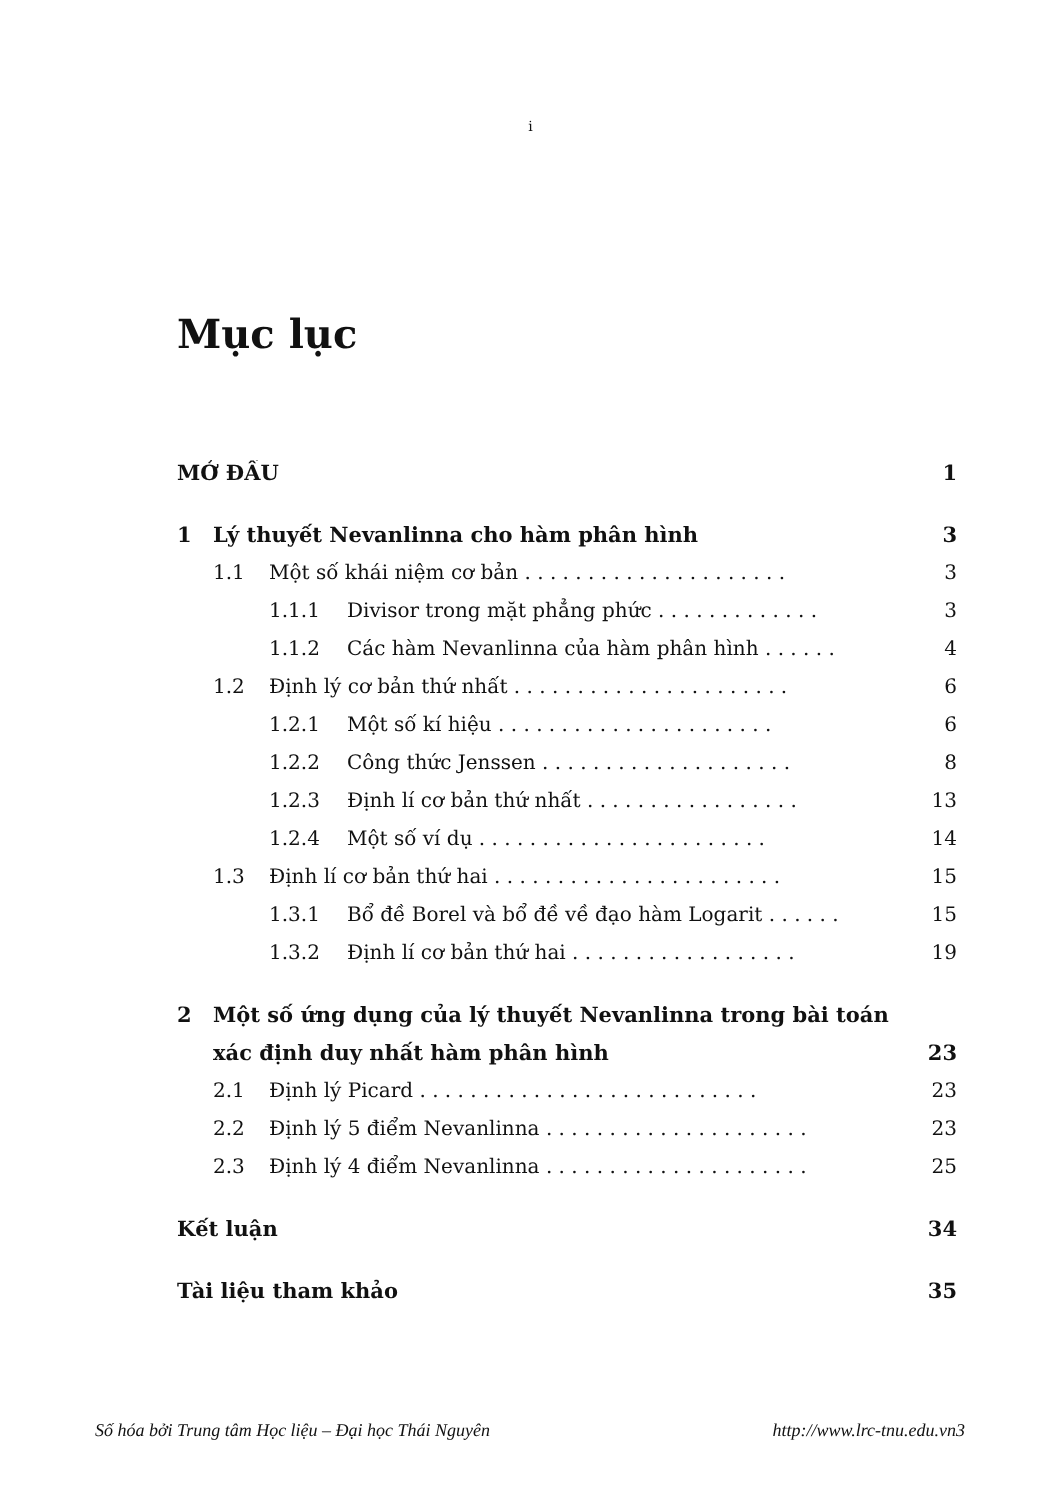i
Mục lục
MỞ ĐẦU 1
1 Lý thuyết Nevanlinna cho hàm phân hình 3
1.1 Một số khái niệm cơ bản . . . . . . . . . . . . . . . . . . . . . 3
1.1.1 Divisor trong mặt phẳng phức . . . . . . . . . . . . . 3
1.1.2 Các hàm Nevanlinna của hàm phân hình . . . . . . 4
1.2 Định lý cơ bản thứ nhất . . . . . . . . . . . . . . . . . . . . . . 6
1.2.1 Một số kí hiệu . . . . . . . . . . . . . . . . . . . . . . 6
1.2.2 Công thức Jenssen . . . . . . . . . . . . . . . . . . . . 8
1.2.3 Định lí cơ bản thứ nhất . . . . . . . . . . . . . . . . . 13
1.2.4 Một số ví dụ . . . . . . . . . . . . . . . . . . . . . . . 14
1.3 Định lí cơ bản thứ hai . . . . . . . . . . . . . . . . . . . . . . . 15
1.3.1 Bổ đề Borel và bổ đề về đạo hàm Logarit . . . . . . 15
1.3.2 Định lí cơ bản thứ hai . . . . . . . . . . . . . . . . . . 19
2 Một số ứng dụng của lý thuyết Nevanlinna trong bài toán
xác định duy nhất hàm phân hình 23
2.1 Định lý Picard . . . . . . . . . . . . . . . . . . . . . . . . . . . 23
2.2 Định lý 5 điểm Nevanlinna . . . . . . . . . . . . . . . . . . . . . 23
2.3 Định lý 4 điểm Nevanlinna . . . . . . . . . . . . . . . . . . . . . 25
Kết luận 34
Tài liệu tham khảo 35
Số hóa bởi Trung tâm Học liệu – Đại học Thái Nguyên http://www.lrc-tnu.edu.vn3